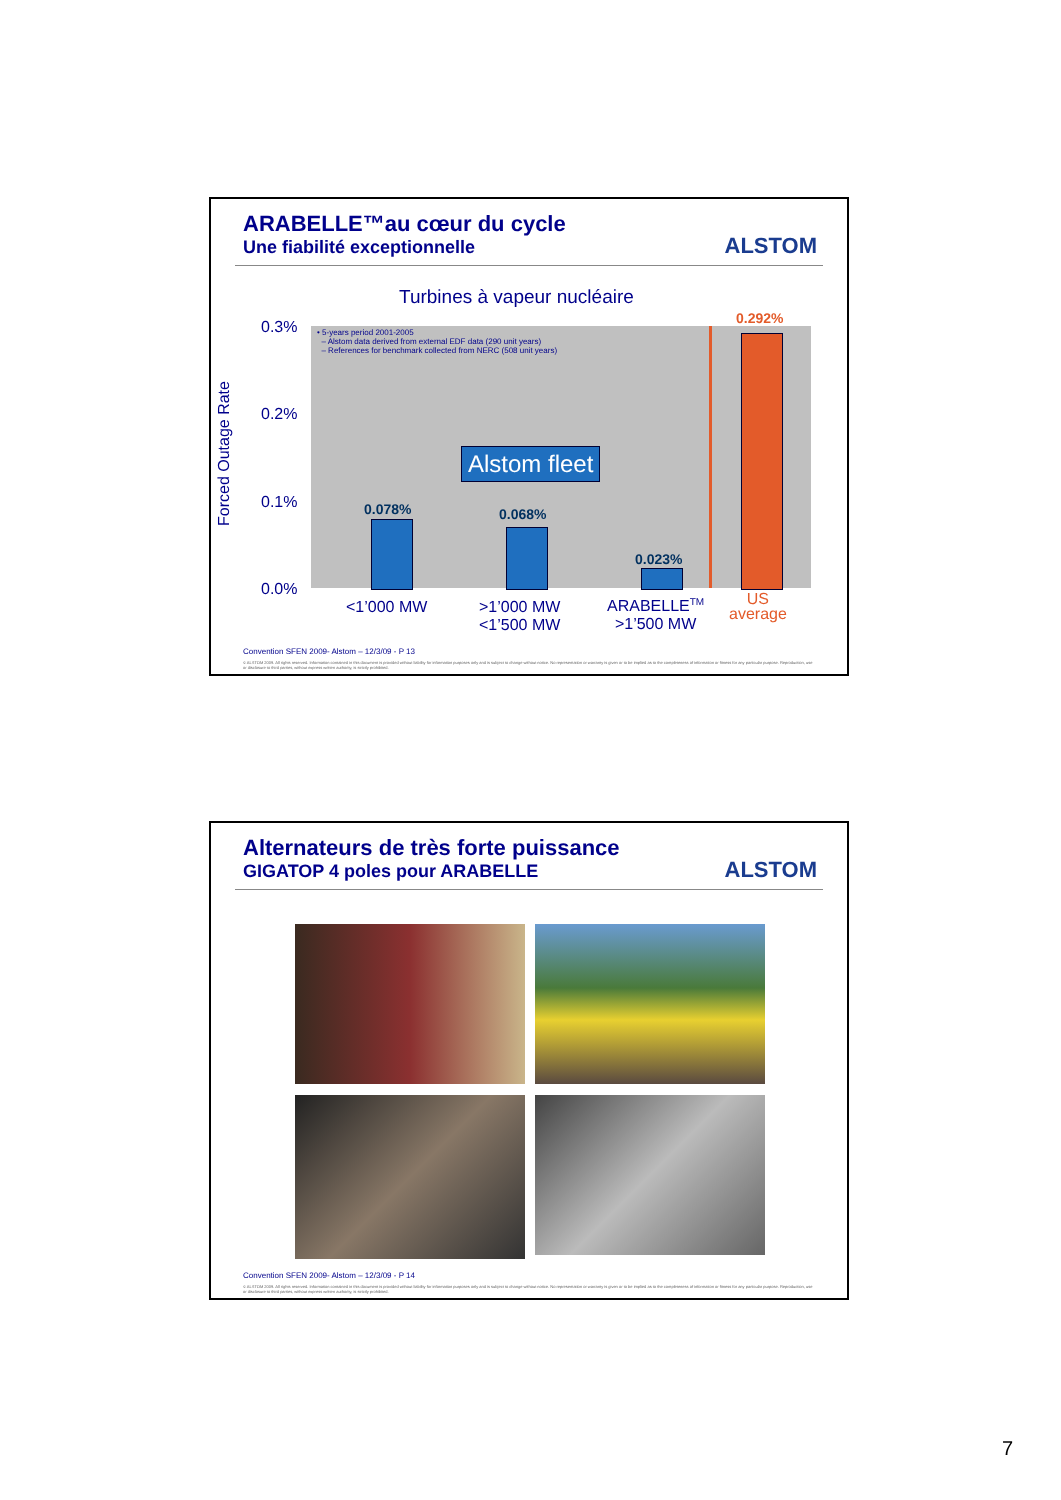ARABELLE™au cœur du cycle
Une fiabilité exceptionnelle
ALSTOM
Turbines à vapeur nucléaire
• 5-years period 2001-2005
– Alstom data derived from external EDF data (290 unit years)
– References for benchmark collected from NERC (508 unit years)
0.3%
0.2%
0.1%
0.0%
Forced Outage Rate
Alstom fleet
0.078% 0.068%
0.023%
0.292%
<1’000 MW
>1’000 MW
<1’500 MW
ARABELLE<sup>TM</sup>
>1’500 MW
US
average
Convention SFEN 2009- Alstom – 12/3/09 - P 13
© ALSTOM 2009. All rights reserved. Information contained in this document is provided without liability for information purposes only and is subject to change without notice. No representation or warranty is given or to be implied as to the completeness of information or fitness for any particular purpose. Reproduction, use or disclosure to third parties, without express written authority, is strictly prohibited.
Alternateurs de très forte puissance
GIGATOP 4 poles pour ARABELLE
ALSTOM
Convention SFEN 2009- Alstom – 12/3/09 - P 14
© ALSTOM 2009. All rights reserved. Information contained in this document is provided without liability for information purposes only and is subject to change without notice. No representation or warranty is given or to be implied as to the completeness of information or fitness for any particular purpose. Reproduction, use or disclosure to third parties, without express written authority, is strictly prohibited.
7